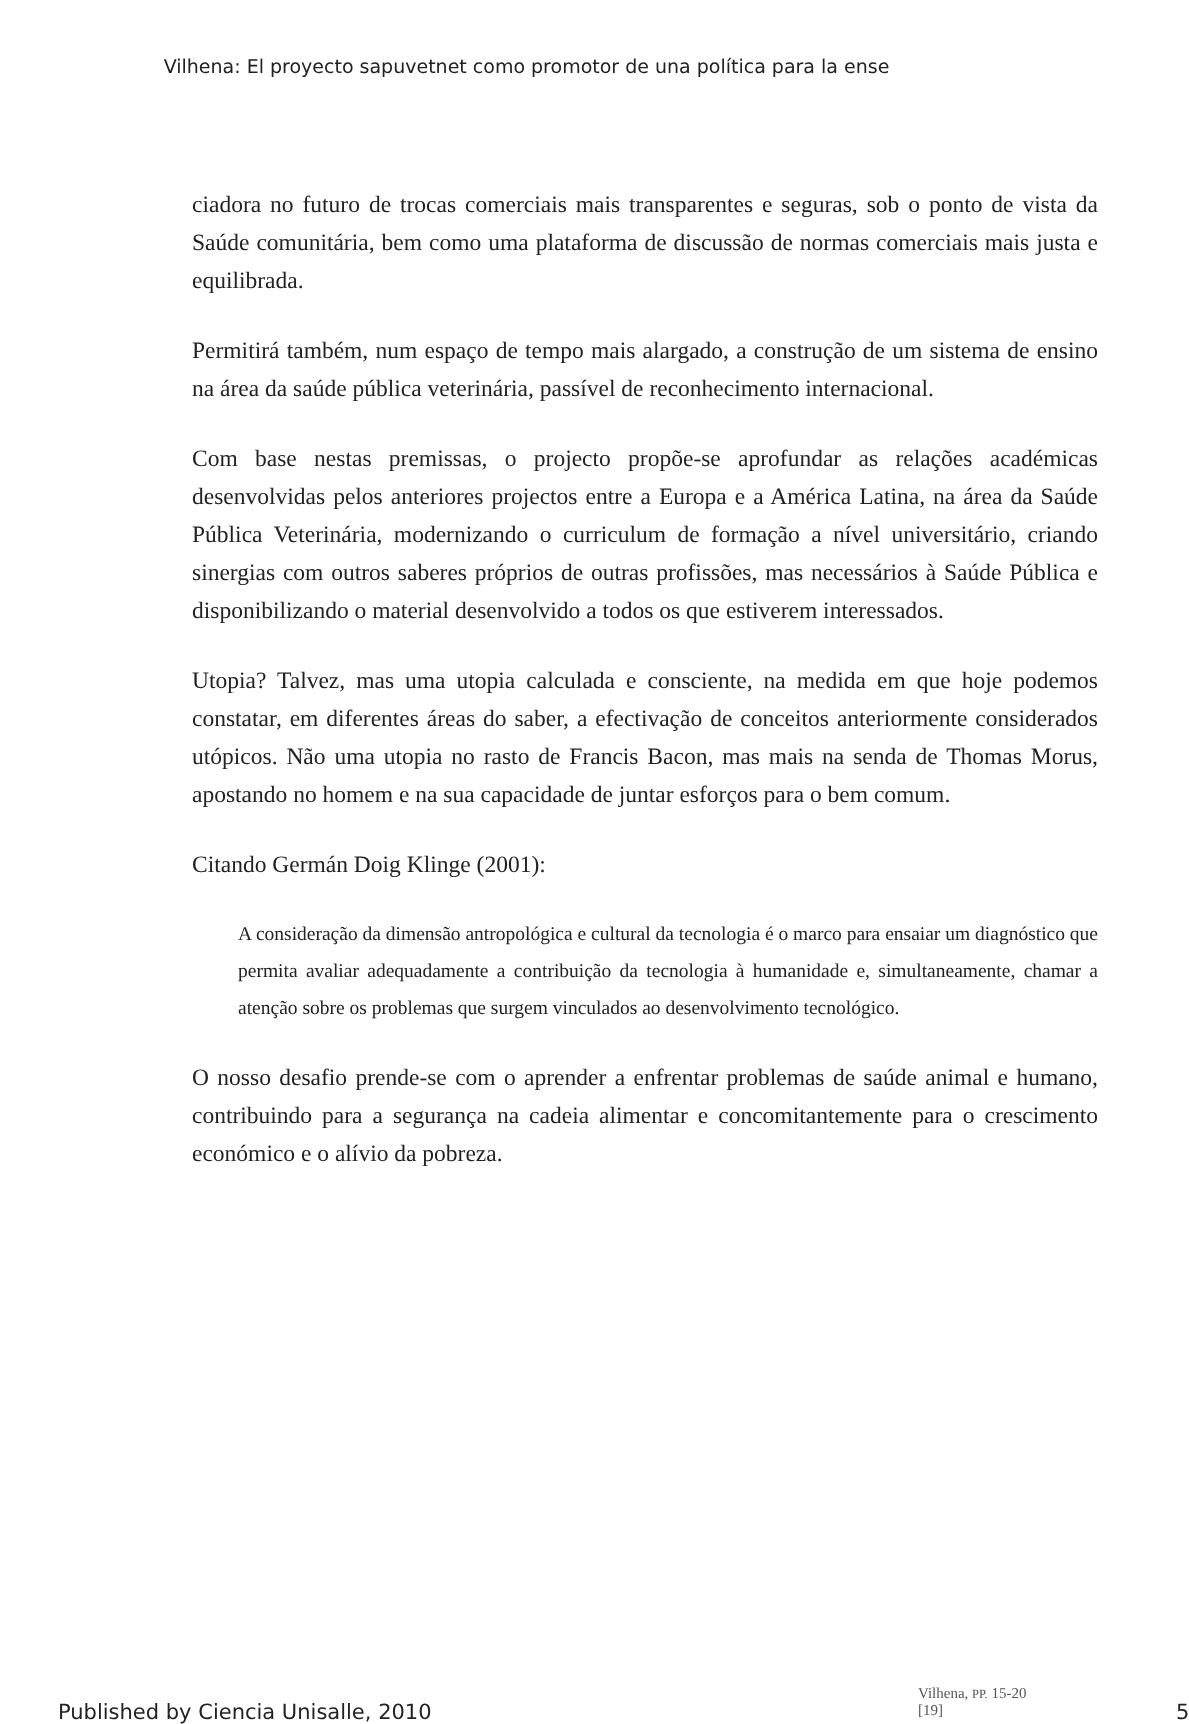Vilhena: El proyecto sapuvetnet como promotor de una política para la ense
ciadora no futuro de trocas comerciais mais transparentes e seguras, sob o ponto de vista da Saúde comunitária, bem como uma plataforma de discussão de normas comerciais mais justa e equilibrada.
Permitirá também, num espaço de tempo mais alargado, a construção de um sistema de ensino na área da saúde pública veterinária, passível de reconhecimento internacional.
Com base nestas premissas, o projecto propõe-se aprofundar as relações académicas desenvolvidas pelos anteriores projectos entre a Europa e a América Latina, na área da Saúde Pública Veterinária, modernizando o curriculum de formação a nível universitário, criando sinergias com outros saberes próprios de outras profissões, mas necessários à Saúde Pública e disponibilizando o material desenvolvido a todos os que estiverem interessados.
Utopia? Talvez, mas uma utopia calculada e consciente, na medida em que hoje podemos constatar, em diferentes áreas do saber, a efectivação de conceitos anteriormente considerados utópicos. Não uma utopia no rasto de Francis Bacon, mas mais na senda de Thomas Morus, apostando no homem e na sua capacidade de juntar esforços para o bem comum.
Citando Germán Doig Klinge (2001):
A consideração da dimensão antropológica e cultural da tecnologia é o marco para ensaiar um diagnóstico que permita avaliar adequadamente a contribuição da tecnologia à humanidade e, simultaneamente, chamar a atenção sobre os problemas que surgem vinculados ao desenvolvimento tecnológico.
O nosso desafio prende-se com o aprender a enfrentar problemas de saúde animal e humano, contribuindo para a segurança na cadeia alimentar e concomitantemente para o crescimento económico e o alívio da pobreza.
Vilhena, PP. 15-20 [19]
Published by Ciencia Unisalle, 2010
5